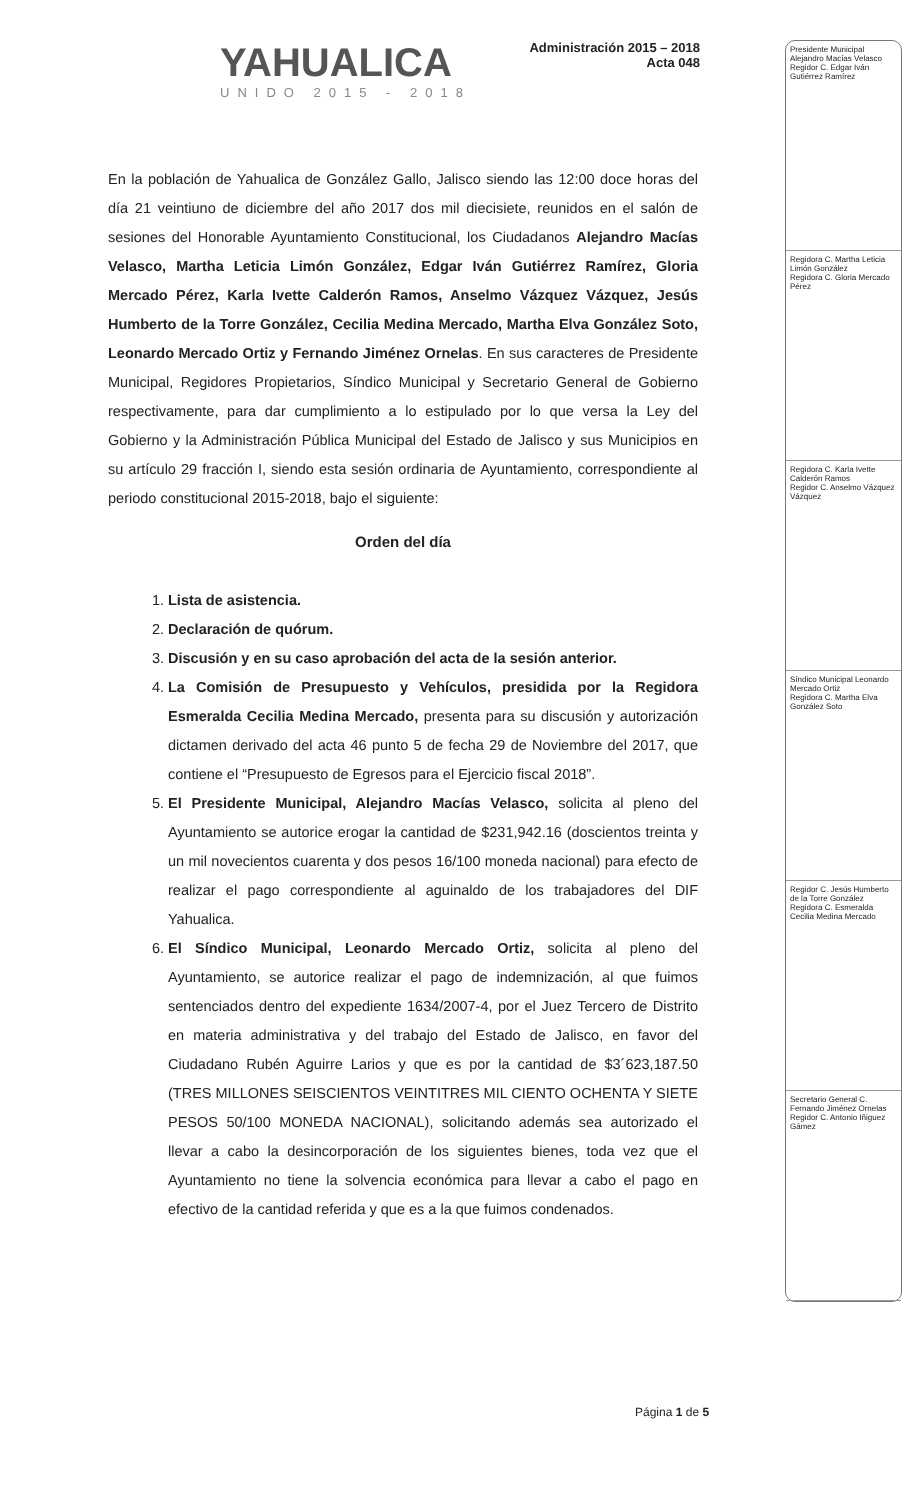YAHUALICA
UNIDO 2015 - 2018
Administración 2015 – 2018
Acta 048
En la población de Yahualica de González Gallo, Jalisco siendo las 12:00 doce horas del día 21 veintiuno de diciembre del año 2017 dos mil diecisiete, reunidos en el salón de sesiones del Honorable Ayuntamiento Constitucional, los Ciudadanos Alejandro Macías Velasco, Martha Leticia Limón González, Edgar Iván Gutiérrez Ramírez, Gloria Mercado Pérez, Karla Ivette Calderón Ramos, Anselmo Vázquez Vázquez, Jesús Humberto de la Torre González, Cecilia Medina Mercado, Martha Elva González Soto, Leonardo Mercado Ortiz y Fernando Jiménez Ornelas. En sus caracteres de Presidente Municipal, Regidores Propietarios, Síndico Municipal y Secretario General de Gobierno respectivamente, para dar cumplimiento a lo estipulado por lo que versa la Ley del Gobierno y la Administración Pública Municipal del Estado de Jalisco y sus Municipios en su artículo 29 fracción I, siendo esta sesión ordinaria de Ayuntamiento, correspondiente al periodo constitucional 2015-2018, bajo el siguiente:
Orden del día
1. Lista de asistencia.
2. Declaración de quórum.
3. Discusión y en su caso aprobación del acta de la sesión anterior.
4. La Comisión de Presupuesto y Vehículos, presidida por la Regidora Esmeralda Cecilia Medina Mercado, presenta para su discusión y autorización dictamen derivado del acta 46 punto 5 de fecha 29 de Noviembre del 2017, que contiene el “Presupuesto de Egresos para el Ejercicio fiscal 2018”.
5. El Presidente Municipal, Alejandro Macías Velasco, solicita al pleno del Ayuntamiento se autorice erogar la cantidad de $231,942.16 (doscientos treinta y un mil novecientos cuarenta y dos pesos 16/100 moneda nacional) para efecto de realizar el pago correspondiente al aguinaldo de los trabajadores del DIF Yahualica.
6. El Síndico Municipal, Leonardo Mercado Ortiz, solicita al pleno del Ayuntamiento, se autorice realizar el pago de indemnización, al que fuimos sentenciados dentro del expediente 1634/2007-4, por el Juez Tercero de Distrito en materia administrativa y del trabajo del Estado de Jalisco, en favor del Ciudadano Rubén Aguirre Larios y que es por la cantidad de $3´623,187.50 (TRES MILLONES SEISCIENTOS VEINTITRES MIL CIENTO OCHENTA Y SIETE PESOS 50/100 MONEDA NACIONAL), solicitando además sea autorizado el llevar a cabo la desincorporación de los siguientes bienes, toda vez que el Ayuntamiento no tiene la solvencia económica para llevar a cabo el pago en efectivo de la cantidad referida y que es a la que fuimos condenados.
Presidente Municipal Alejandro Macías Velasco
Regidor C. Edgar Iván Gutiérrez Ramírez
Regidora C. Martha Leticia Limón González
Regidora C. Gloria Mercado Pérez
Regidora C. Karla Ivette Calderón Ramos
Regidor C. Anselmo Vázquez Vázquez
Síndico Municipal Leonardo Mercado Ortiz
Regidora C. Martha Elva González Soto
Regidor C. Jesús Humberto de la Torre González
Regidora C. Esmeralda Cecilia Medina Mercado
Secretario General C. Fernando Jiménez Ornelas
Regidor C. Antonio Iñiguez Gámez
Página 1 de 5